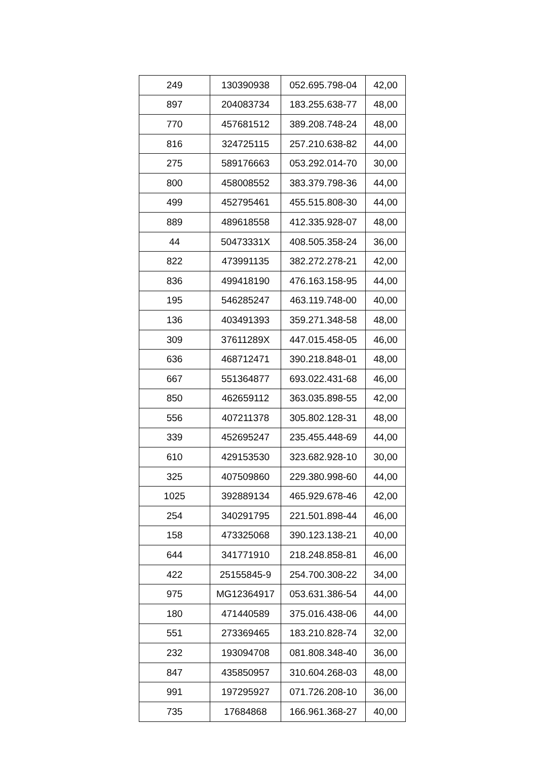| 249 | 130390938 | 052.695.798-04 | 42,00 |
| 897 | 204083734 | 183.255.638-77 | 48,00 |
| 770 | 457681512 | 389.208.748-24 | 48,00 |
| 816 | 324725115 | 257.210.638-82 | 44,00 |
| 275 | 589176663 | 053.292.014-70 | 30,00 |
| 800 | 458008552 | 383.379.798-36 | 44,00 |
| 499 | 452795461 | 455.515.808-30 | 44,00 |
| 889 | 489618558 | 412.335.928-07 | 48,00 |
| 44 | 50473331X | 408.505.358-24 | 36,00 |
| 822 | 473991135 | 382.272.278-21 | 42,00 |
| 836 | 499418190 | 476.163.158-95 | 44,00 |
| 195 | 546285247 | 463.119.748-00 | 40,00 |
| 136 | 403491393 | 359.271.348-58 | 48,00 |
| 309 | 37611289X | 447.015.458-05 | 46,00 |
| 636 | 468712471 | 390.218.848-01 | 48,00 |
| 667 | 551364877 | 693.022.431-68 | 46,00 |
| 850 | 462659112 | 363.035.898-55 | 42,00 |
| 556 | 407211378 | 305.802.128-31 | 48,00 |
| 339 | 452695247 | 235.455.448-69 | 44,00 |
| 610 | 429153530 | 323.682.928-10 | 30,00 |
| 325 | 407509860 | 229.380.998-60 | 44,00 |
| 1025 | 392889134 | 465.929.678-46 | 42,00 |
| 254 | 340291795 | 221.501.898-44 | 46,00 |
| 158 | 473325068 | 390.123.138-21 | 40,00 |
| 644 | 341771910 | 218.248.858-81 | 46,00 |
| 422 | 25155845-9 | 254.700.308-22 | 34,00 |
| 975 | MG12364917 | 053.631.386-54 | 44,00 |
| 180 | 471440589 | 375.016.438-06 | 44,00 |
| 551 | 273369465 | 183.210.828-74 | 32,00 |
| 232 | 193094708 | 081.808.348-40 | 36,00 |
| 847 | 435850957 | 310.604.268-03 | 48,00 |
| 991 | 197295927 | 071.726.208-10 | 36,00 |
| 735 | 17684868 | 166.961.368-27 | 40,00 |